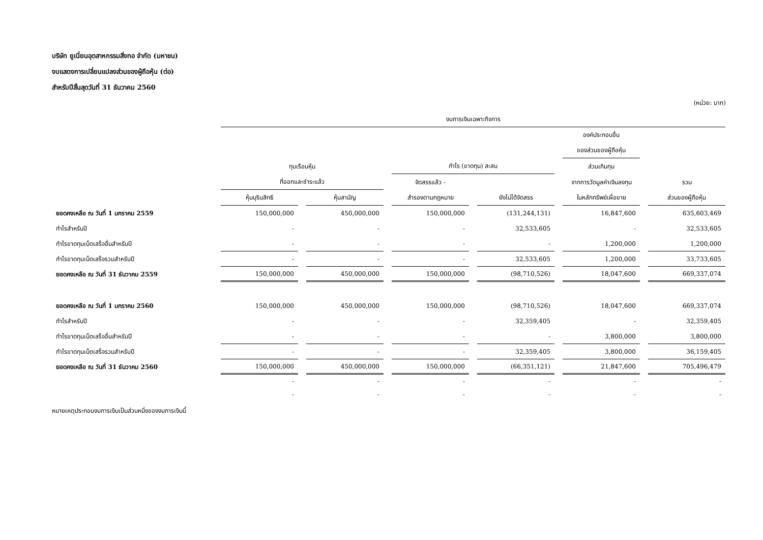บริษัท ยูเนี่ยนอุตสาหกรรมสิ่งทอ จำกัด (มหาชน)
งบแสดงการเปลี่ยนแปลงส่วนของผู้ถือหุ้น (ต่อ)
สำหรับปีสิ้นสุดวันที่ 31 ธันวาคม 2560
(หน่วย: บาท)
| | งบการเงินเฉพาะกิจการ | | | | | |
| --- | --- | --- | --- | --- | --- | --- |
| | | | | | องค์ประกอบอื่น | |
| | | | | | ของส่วนของผู้ถือหุ้น | |
| | ทุนเรือนหุ้น | | กำไร (ขาดทุน) สะสม | | ส่วนเกินทุน | |
| | ที่ออกและชำระแล้ว | | จัดสรรแล้ว - | | จากการวัดมูลค่าเงินลงทุน | รวม |
| | หุ้นบุริมสิทธิ | หุ้นสามัญ | สำรองตามกฎหมาย | ยังไม่ได้จัดสรร | ในหลักทรัพย์เผื่อขาย | ส่วนของผู้ถือหุ้น |
| ยอดคงเหลือ ณ วันที่ 1 มกราคม 2559 | 150,000,000 | 450,000,000 | 150,000,000 | (131,244,131) | 16,847,600 | 635,603,469 |
| กำไรสำหรับปี | - | - | - | 32,533,605 | - | 32,533,605 |
| กำไรขาดทุนเบ็ดเสร็จอื่นสำหรับปี | - | - | - | - | 1,200,000 | 1,200,000 |
| กำไรขาดทุนเบ็ดเสร็จรวมสำหรับปี | - | - | - | 32,533,605 | 1,200,000 | 33,733,605 |
| ยอดคงเหลือ ณ วันที่ 31 ธันวาคม 2559 | 150,000,000 | 450,000,000 | 150,000,000 | (98,710,526) | 18,047,600 | 669,337,074 |
| ยอดคงเหลือ ณ วันที่ 1 มกราคม 2560 | 150,000,000 | 450,000,000 | 150,000,000 | (98,710,526) | 18,047,600 | 669,337,074 |
| กำไรสำหรับปี | - | - | - | 32,359,405 | - | 32,359,405 |
| กำไรขาดทุนเบ็ดเสร็จอื่นสำหรับปี | - | - | - | - | 3,800,000 | 3,800,000 |
| กำไรขาดทุนเบ็ดเสร็จรวมสำหรับปี | - | - | - | 32,359,405 | 3,800,000 | 36,159,405 |
| ยอดคงเหลือ ณ วันที่ 31 ธันวาคม 2560 | 150,000,000 | 450,000,000 | 150,000,000 | (66,351,121) | 21,847,600 | 705,496,479 |
| | - | - | - | - | - | - |
| | - | - | - | - | - | - |
หมายเหตุประกอบงบการเงินเป็นส่วนหนึ่งของงบการเงินนี้